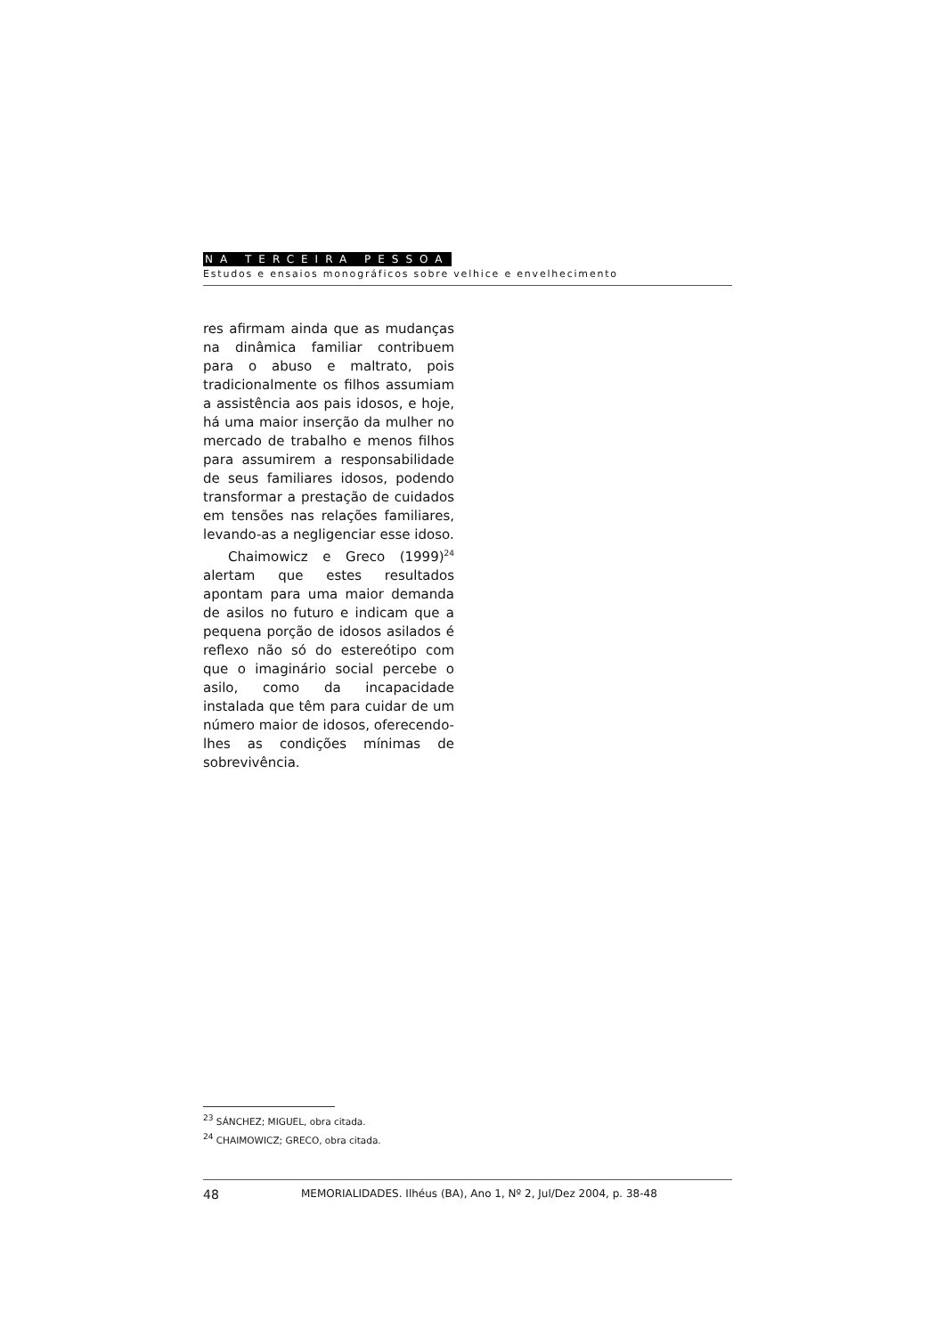NA TERCEIRA PESSOA
Estudos e ensaios monográficos sobre velhice e envelhecimento
res afirmam ainda que as mudanças na dinâmica familiar contribuem para o abuso e maltrato, pois tradicionalmente os filhos assumiam a assistência aos pais idosos, e hoje, há uma maior inserção da mulher no mercado de trabalho e menos filhos para assumirem a responsabilidade de seus familiares idosos, podendo transformar a prestação de cuidados em tensões nas relações familiares, levando-as a negligenciar esse idoso.
Chaimowicz e Greco (1999)<sup>24</sup> alertam que estes resultados apontam para uma maior demanda de asilos no futuro e indicam que a pequena porção de idosos asilados é reflexo não só do estereótipo com que o imaginário social percebe o asilo, como da incapacidade instalada que têm para cuidar de um número maior de idosos, oferecendo-lhes as condições mínimas de sobrevivência.
<sup>23</sup> SÁNCHEZ; MIGUEL, obra citada.
<sup>24</sup> CHAIMOWICZ; GRECO, obra citada.
48 MEMORIALIDADES. Ilhéus (BA), Ano 1, Nº 2, Jul/Dez 2004, p. 38-48